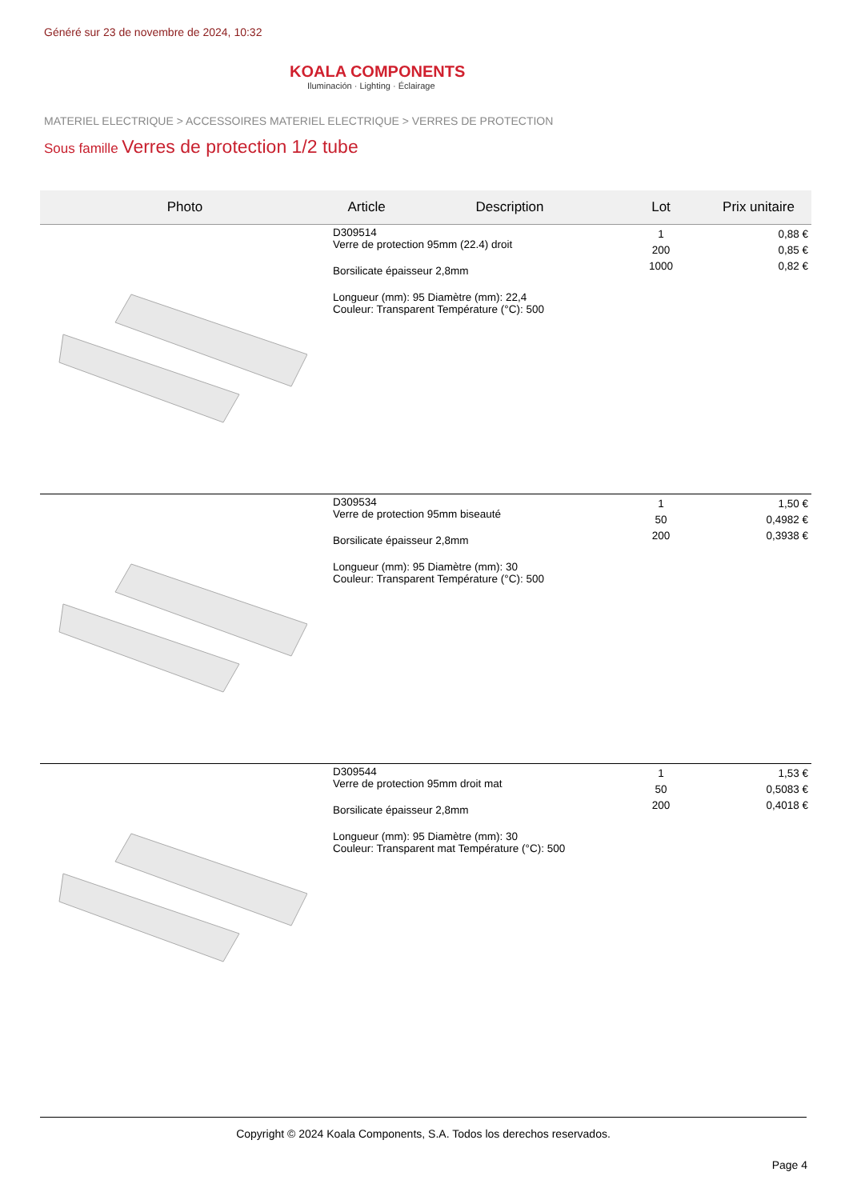Généré sur 23 de novembre de 2024, 10:32
KOALA COMPONENTS
Iluminación · Lighting · Éclairage
MATERIEL ELECTRIQUE > ACCESSOIRES MATERIEL ELECTRIQUE > VERRES DE PROTECTION
Sous famille Verres de protection 1/2 tube
| Photo | Article | Description | Lot | Prix unitaire |
| --- | --- | --- | --- | --- |
| | D309514 Verre de protection 95mm (22.4) droit Borsilicate épaisseur 2,8mm Longueur (mm): 95 Diamètre (mm): 22,4 Couleur: Transparent Température (°C): 500 | | 1 200 1000 | 0,88 € 0,85 € 0,82 € |
| | D309534 Verre de protection 95mm biseauté Borsilicate épaisseur 2,8mm Longueur (mm): 95 Diamètre (mm): 30 Couleur: Transparent Température (°C): 500 | | 1 50 200 | 1,50 € 0,4982 € 0,3938 € |
| | D309544 Verre de protection 95mm droit mat Borsilicate épaisseur 2,8mm Longueur (mm): 95 Diamètre (mm): 30 Couleur: Transparent mat Température (°C): 500 | | 1 50 200 | 1,53 € 0,5083 € 0,4018 € |
Copyright © 2024 Koala Components, S.A. Todos los derechos reservados.
Page 4